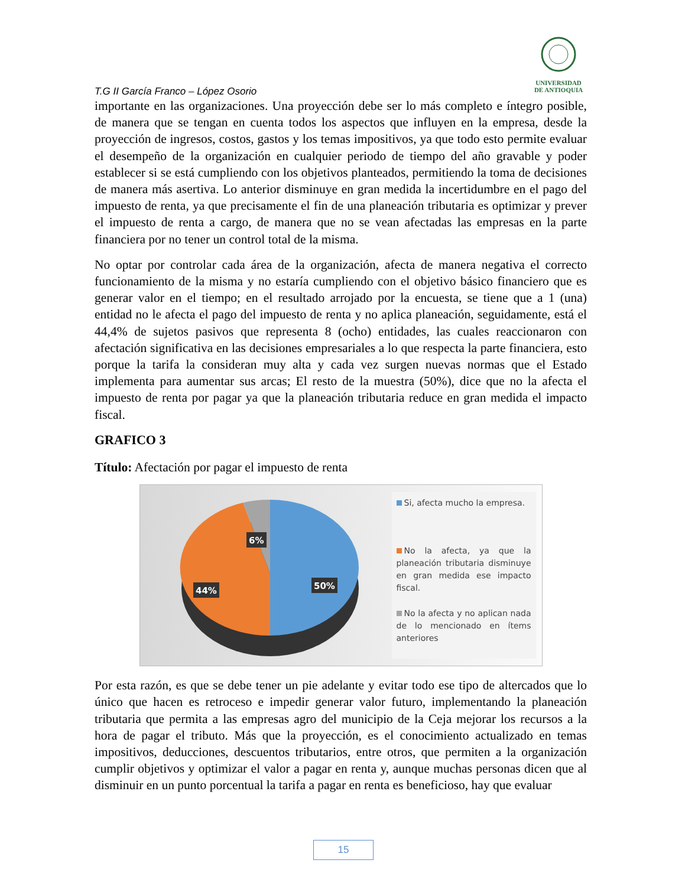UNIVERSIDAD
DE ANTIOQUIA
T.G II García Franco – López Osorio
importante en las organizaciones. Una proyección debe ser lo más completo e íntegro posible, de manera que se tengan en cuenta todos los aspectos que influyen en la empresa, desde la proyección de ingresos, costos, gastos y los temas impositivos, ya que todo esto permite evaluar el desempeño de la organización en cualquier periodo de tiempo del año gravable y poder establecer si se está cumpliendo con los objetivos planteados, permitiendo la toma de decisiones de manera más asertiva. Lo anterior disminuye en gran medida la incertidumbre en el pago del impuesto de renta, ya que precisamente el fin de una planeación tributaria es optimizar y prever el impuesto de renta a cargo, de manera que no se vean afectadas las empresas en la parte financiera por no tener un control total de la misma.
No optar por controlar cada área de la organización, afecta de manera negativa el correcto funcionamiento de la misma y no estaría cumpliendo con el objetivo básico financiero que es generar valor en el tiempo; en el resultado arrojado por la encuesta, se tiene que a 1 (una) entidad no le afecta el pago del impuesto de renta y no aplica planeación, seguidamente, está el 44,4% de sujetos pasivos que representa 8 (ocho) entidades, las cuales reaccionaron con afectación significativa en las decisiones empresariales a lo que respecta la parte financiera, esto porque la tarifa la consideran muy alta y cada vez surgen nuevas normas que el Estado implementa para aumentar sus arcas; El resto de la muestra (50%), dice que no la afecta el impuesto de renta por pagar ya que la planeación tributaria reduce en gran medida el impacto fiscal.
GRAFICO 3
Título: Afectación por pagar el impuesto de renta
6%
44%
50%
Si, afecta mucho la empresa.
No la afecta, ya que la planeación tributaria disminuye en gran medida ese impacto fiscal.
No la afecta y no aplican nada de lo mencionado en ítems anteriores
Por esta razón, es que se debe tener un pie adelante y evitar todo ese tipo de altercados que lo único que hacen es retroceso e impedir generar valor futuro, implementando la planeación tributaria que permita a las empresas agro del municipio de la Ceja mejorar los recursos a la hora de pagar el tributo. Más que la proyección, es el conocimiento actualizado en temas impositivos, deducciones, descuentos tributarios, entre otros, que permiten a la organización cumplir objetivos y optimizar el valor a pagar en renta y, aunque muchas personas dicen que al disminuir en un punto porcentual la tarifa a pagar en renta es beneficioso, hay que evaluar
15